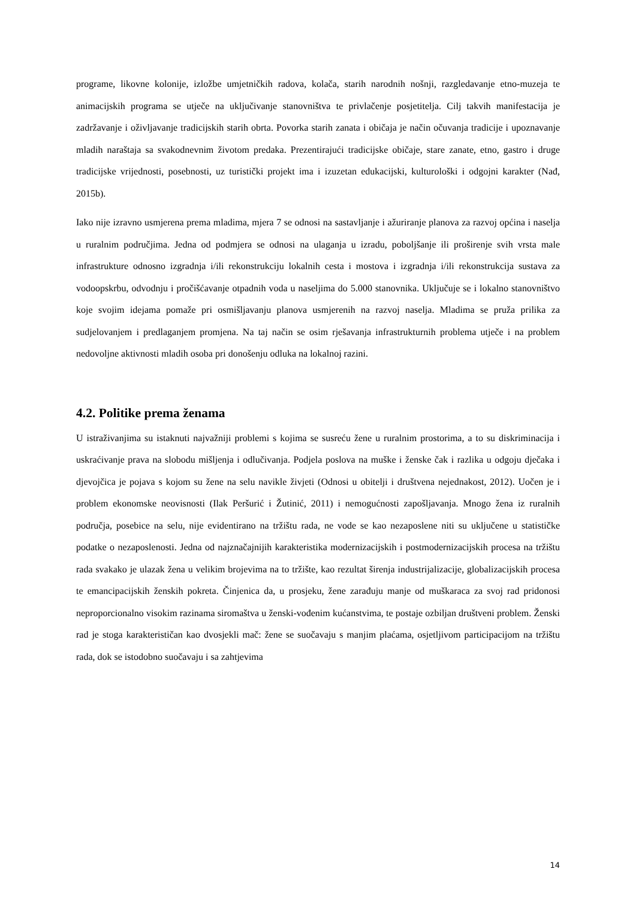programe, likovne kolonije, izložbe umjetničkih radova, kolača, starih narodnih nošnji, razgledavanje etno-muzeja te animacijskih programa se utječe na uključivanje stanovništva te privlačenje posjetitelja. Cilj takvih manifestacija je zadržavanje i oživljavanje tradicijskih starih obrta. Povorka starih zanata i običaja je način očuvanja tradicije i upoznavanje mladih naraštaja sa svakodnevnim životom predaka. Prezentirajući tradicijske običaje, stare zanate, etno, gastro i druge tradicijske vrijednosti, posebnosti, uz turistički projekt ima i izuzetan edukacijski, kulturološki i odgojni karakter (Nađ, 2015b).
Iako nije izravno usmjerena prema mladima, mjera 7 se odnosi na sastavljanje i ažuriranje planova za razvoj općina i naselja u ruralnim područjima. Jedna od podmjera se odnosi na ulaganja u izradu, poboljšanje ili proširenje svih vrsta male infrastrukture odnosno izgradnja i/ili rekonstrukciju lokalnih cesta i mostova i izgradnja i/ili rekonstrukcija sustava za vodoopskrbu, odvodnju i pročišćavanje otpadnih voda u naseljima do 5.000 stanovnika. Uključuje se i lokalno stanovništvo koje svojim idejama pomaže pri osmišljavanju planova usmjerenih na razvoj naselja. Mladima se pruža prilika za sudjelovanjem i predlaganjem promjena. Na taj način se osim rješavanja infrastrukturnih problema utječe i na problem nedovoljne aktivnosti mladih osoba pri donošenju odluka na lokalnoj razini.
4.2. Politike prema ženama
U istraživanjima su istaknuti najvažniji problemi s kojima se susreću žene u ruralnim prostorima, a to su diskriminacija i uskraćivanje prava na slobodu mišljenja i odlučivanja. Podjela poslova na muške i ženske čak i razlika u odgoju dječaka i djevojčica je pojava s kojom su žene na selu navikle živjeti (Odnosi u obitelji i društvena nejednakost, 2012). Uočen je i problem ekonomske neovisnosti (Ilak Peršurić i Žutinić, 2011) i nemogućnosti zapošljavanja. Mnogo žena iz ruralnih područja, posebice na selu, nije evidentirano na tržištu rada, ne vode se kao nezaposlene niti su uključene u statističke podatke o nezaposlenosti. Jedna od najznačajnijih karakteristika modernizacijskih i postmodernizacijskih procesa na tržištu rada svakako je ulazak žena u velikim brojevima na to tržište, kao rezultat širenja industrijalizacije, globalizacijskih procesa te emancipacijskih ženskih pokreta. Činjenica da, u prosjeku, žene zarađuju manje od muškaraca za svoj rad pridonosi neproporcionalno visokim razinama siromaštva u ženski-vođenim kućanstvima, te postaje ozbiljan društveni problem. Ženski rad je stoga karakterističan kao dvosjekli mač: žene se suočavaju s manjim plaćama, osjetljivom participacijom na tržištu rada, dok se istodobno suočavaju i sa zahtjevima
14